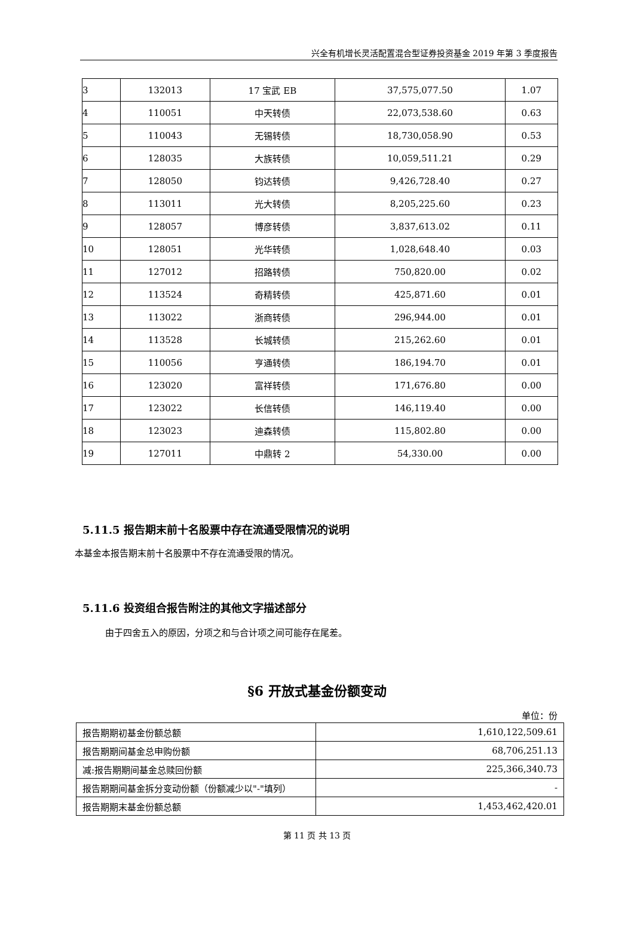兴全有机增长灵活配置混合型证券投资基金 2019 年第 3 季度报告
| 3 | 132013 | 17 宝武 EB | 37,575,077.50 | 1.07 |
| 4 | 110051 | 中天转债 | 22,073,538.60 | 0.63 |
| 5 | 110043 | 无锡转债 | 18,730,058.90 | 0.53 |
| 6 | 128035 | 大族转债 | 10,059,511.21 | 0.29 |
| 7 | 128050 | 钧达转债 | 9,426,728.40 | 0.27 |
| 8 | 113011 | 光大转债 | 8,205,225.60 | 0.23 |
| 9 | 128057 | 博彦转债 | 3,837,613.02 | 0.11 |
| 10 | 128051 | 光华转债 | 1,028,648.40 | 0.03 |
| 11 | 127012 | 招路转债 | 750,820.00 | 0.02 |
| 12 | 113524 | 奇精转债 | 425,871.60 | 0.01 |
| 13 | 113022 | 浙商转债 | 296,944.00 | 0.01 |
| 14 | 113528 | 长城转债 | 215,262.60 | 0.01 |
| 15 | 110056 | 亨通转债 | 186,194.70 | 0.01 |
| 16 | 123020 | 富祥转债 | 171,676.80 | 0.00 |
| 17 | 123022 | 长信转债 | 146,119.40 | 0.00 |
| 18 | 123023 | 迪森转债 | 115,802.80 | 0.00 |
| 19 | 127011 | 中鼎转 2 | 54,330.00 | 0.00 |
5.11.5 报告期末前十名股票中存在流通受限情况的说明
本基金本报告期末前十名股票中不存在流通受限的情况。
5.11.6 投资组合报告附注的其他文字描述部分
由于四舍五入的原因，分项之和与合计项之间可能存在尾差。
§6 开放式基金份额变动
单位：份
| 报告期期初基金份额总额 | 1,610,122,509.61 |
| 报告期期间基金总申购份额 | 68,706,251.13 |
| 减:报告期期间基金总赎回份额 | 225,366,340.73 |
| 报告期期间基金拆分变动份额（份额减少以"-"填列） | - |
| 报告期期末基金份额总额 | 1,453,462,420.01 |
第 11 页 共 13 页